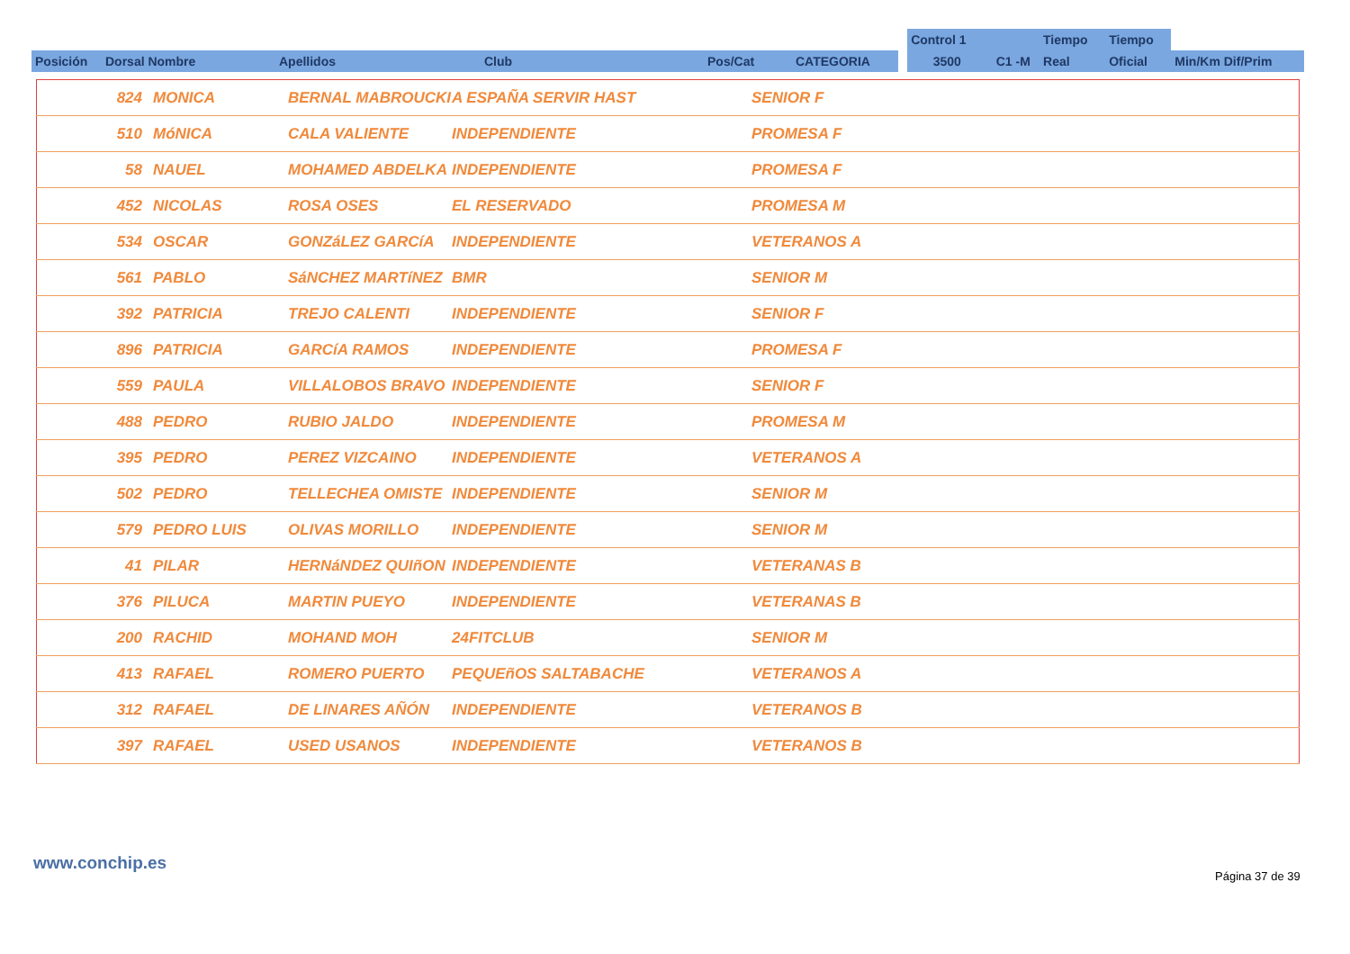| | | | | | | | Control 1 | | Tiempo | Tiempo | |
| Posición | Dorsal Nombre | Apellidos | Club | Pos/Cat | CATEGORIA | | 3500 | C1 -M | Real | Oficial | Min/Km Dif/Prim |
| | 824 | MONICA | BERNAL MABROUCKI | A ESPAÑA SERVIR HAST | SENIOR F |
| | 510 | MóNICA | CALA VALIENTE | INDEPENDIENTE | PROMESA F |
| | 58 | NAUEL | MOHAMED ABDELKA | INDEPENDIENTE | PROMESA F |
| | 452 | NICOLAS | ROSA OSES | EL RESERVADO | PROMESA M |
| | 534 | OSCAR | GONZáLEZ GARCíA | INDEPENDIENTE | VETERANOS A |
| | 561 | PABLO | SáNCHEZ MARTíNEZ | BMR | SENIOR M |
| | 392 | PATRICIA | TREJO CALENTI | INDEPENDIENTE | SENIOR F |
| | 896 | PATRICIA | GARCíA RAMOS | INDEPENDIENTE | PROMESA F |
| | 559 | PAULA | VILLALOBOS BRAVO | INDEPENDIENTE | SENIOR F |
| | 488 | PEDRO | RUBIO JALDO | INDEPENDIENTE | PROMESA M |
| | 395 | PEDRO | PEREZ VIZCAINO | INDEPENDIENTE | VETERANOS A |
| | 502 | PEDRO | TELLECHEA OMISTE | INDEPENDIENTE | SENIOR M |
| | 579 | PEDRO LUIS | OLIVAS MORILLO | INDEPENDIENTE | SENIOR M |
| | 41 | PILAR | HERNáNDEZ QUIñON | INDEPENDIENTE | VETERANAS B |
| | 376 | PILUCA | MARTIN PUEYO | INDEPENDIENTE | VETERANAS B |
| | 200 | RACHID | MOHAND MOH | 24FITCLUB | SENIOR M |
| | 413 | RAFAEL | ROMERO PUERTO | PEQUEñOS SALTABACHE | VETERANOS A |
| | 312 | RAFAEL | DE LINARES AÑÓN | INDEPENDIENTE | VETERANOS B |
| | 397 | RAFAEL | USED USANOS | INDEPENDIENTE | VETERANOS B |
www.conchip.es
Página 37 de 39